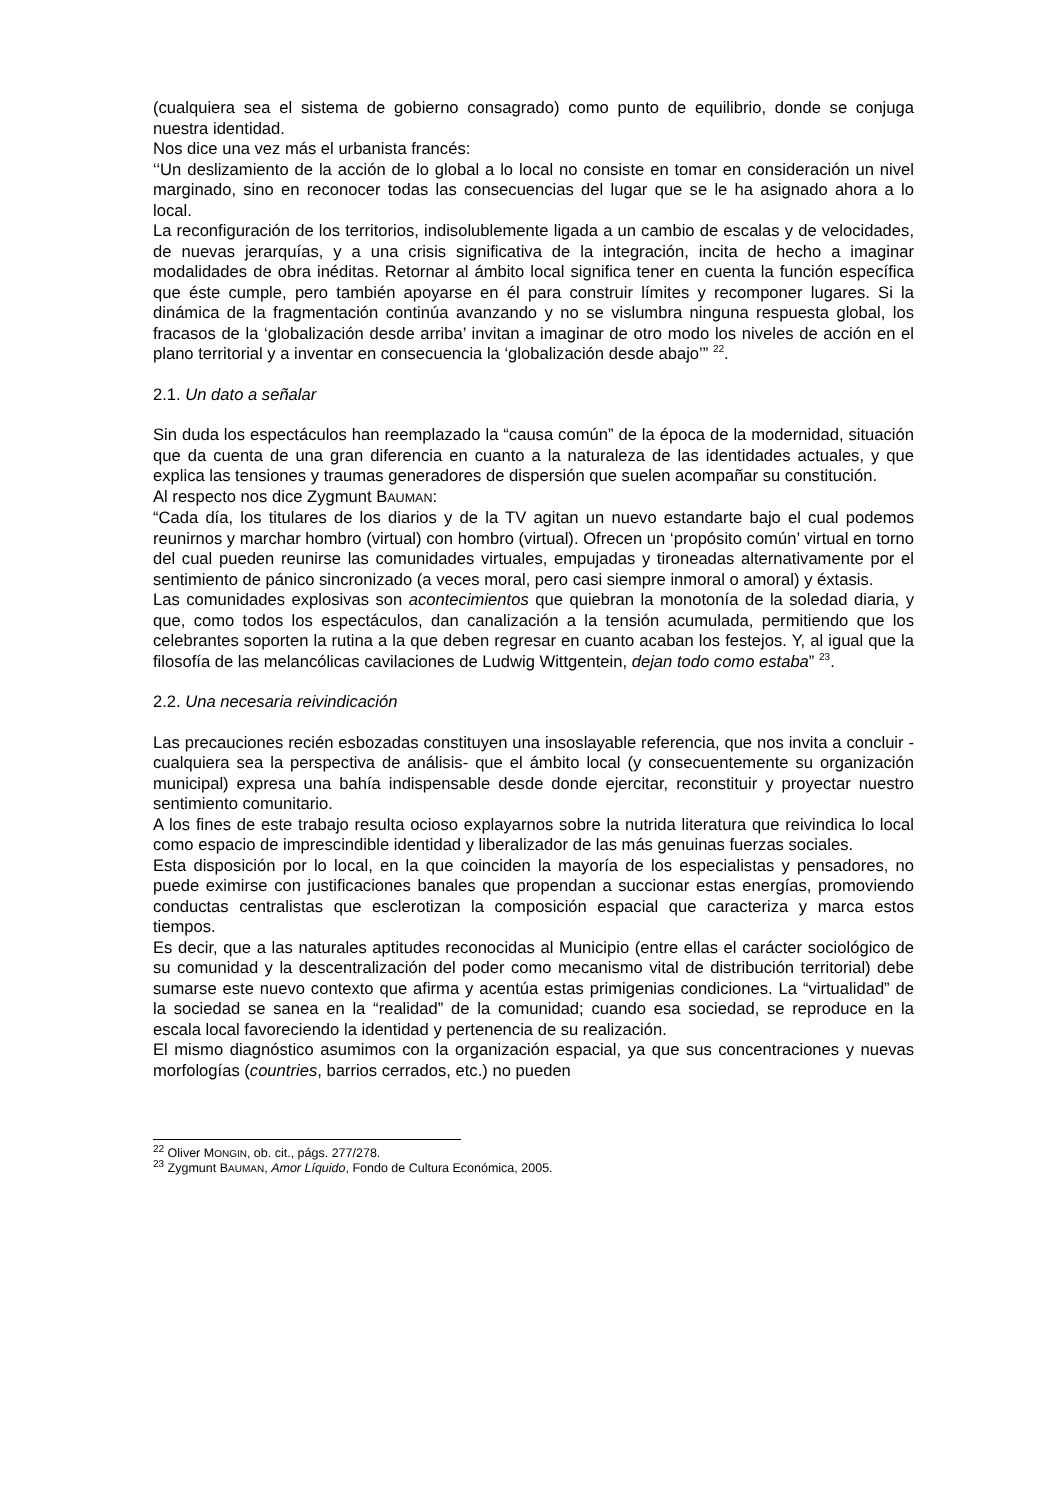(cualquiera sea el sistema de gobierno consagrado) como punto de equilibrio, donde se conjuga nuestra identidad.
Nos dice una vez más el urbanista francés:
‘‘Un deslizamiento de la acción de lo global a lo local no consiste en tomar en consideración un nivel marginado, sino en reconocer todas las consecuencias del lugar que se le ha asignado ahora a lo local.
La reconfiguración de los territorios, indisolublemente ligada a un cambio de escalas y de velocidades, de nuevas jerarquías, y a una crisis significativa de la integración, incita de hecho a imaginar modalidades de obra inéditas. Retornar al ámbito local significa tener en cuenta la función específica que éste cumple, pero también apoyarse en él para construir límites y recomponer lugares. Si la dinámica de la fragmentación continúa avanzando y no se vislumbra ninguna respuesta global, los fracasos de la ‘globalización desde arriba’ invitan a imaginar de otro modo los niveles de acción en el plano territorial y a inventar en consecuencia la ‘globalización desde abajo’” <sup>22</sup>.
2.1. Un dato a señalar
Sin duda los espectáculos han reemplazado la “causa común” de la época de la modernidad, situación que da cuenta de una gran diferencia en cuanto a la naturaleza de las identidades actuales, y que explica las tensiones y traumas generadores de dispersión que suelen acompañar su constitución.
Al respecto nos dice Zygmunt BAUMAN:
“Cada día, los titulares de los diarios y de la TV agitan un nuevo estandarte bajo el cual podemos reunirnos y marchar hombro (virtual) con hombro (virtual). Ofrecen un ‘propósito común’ virtual en torno del cual pueden reunirse las comunidades virtuales, empujadas y tironeadas alternativamente por el sentimiento de pánico sincronizado (a veces moral, pero casi siempre inmoral o amoral) y éxtasis.
Las comunidades explosivas son acontecimientos que quiebran la monotonía de la soledad diaria, y que, como todos los espectáculos, dan canalización a la tensión acumulada, permitiendo que los celebrantes soporten la rutina a la que deben regresar en cuanto acaban los festejos. Y, al igual que la filosofía de las melancólicas cavilaciones de Ludwig Wittgentein, dejan todo como estaba” <sup>23</sup>.
2.2. Una necesaria reivindicación
Las precauciones recién esbozadas constituyen una insoslayable referencia, que nos invita a concluir -cualquiera sea la perspectiva de análisis- que el ámbito local (y consecuentemente su organización municipal) expresa una bahía indispensable desde donde ejercitar, reconstituir y proyectar nuestro sentimiento comunitario.
A los fines de este trabajo resulta ocioso explayarnos sobre la nutrida literatura que reivindica lo local como espacio de imprescindible identidad y liberalizador de las más genuinas fuerzas sociales.
Esta disposición por lo local, en la que coinciden la mayoría de los especialistas y pensadores, no puede eximirse con justificaciones banales que propendan a succionar estas energías, promoviendo conductas centralistas que esclerotizan la composición espacial que caracteriza y marca estos tiempos.
Es decir, que a las naturales aptitudes reconocidas al Municipio (entre ellas el carácter sociológico de su comunidad y la descentralización del poder como mecanismo vital de distribución territorial) debe sumarse este nuevo contexto que afirma y acentúa estas primigenias condiciones. La “virtualidad” de la sociedad se sanea en la “realidad” de la comunidad; cuando esa sociedad, se reproduce en la escala local favoreciendo la identidad y pertenencia de su realización.
El mismo diagnóstico asumimos con la organización espacial, ya que sus concentraciones y nuevas morfologías (countries, barrios cerrados, etc.) no pueden
<sup>22</sup> Oliver MONGIN, ob. cit., págs. 277/278.
<sup>23</sup> Zygmunt BAUMAN, Amor Líquido, Fondo de Cultura Económica, 2005.